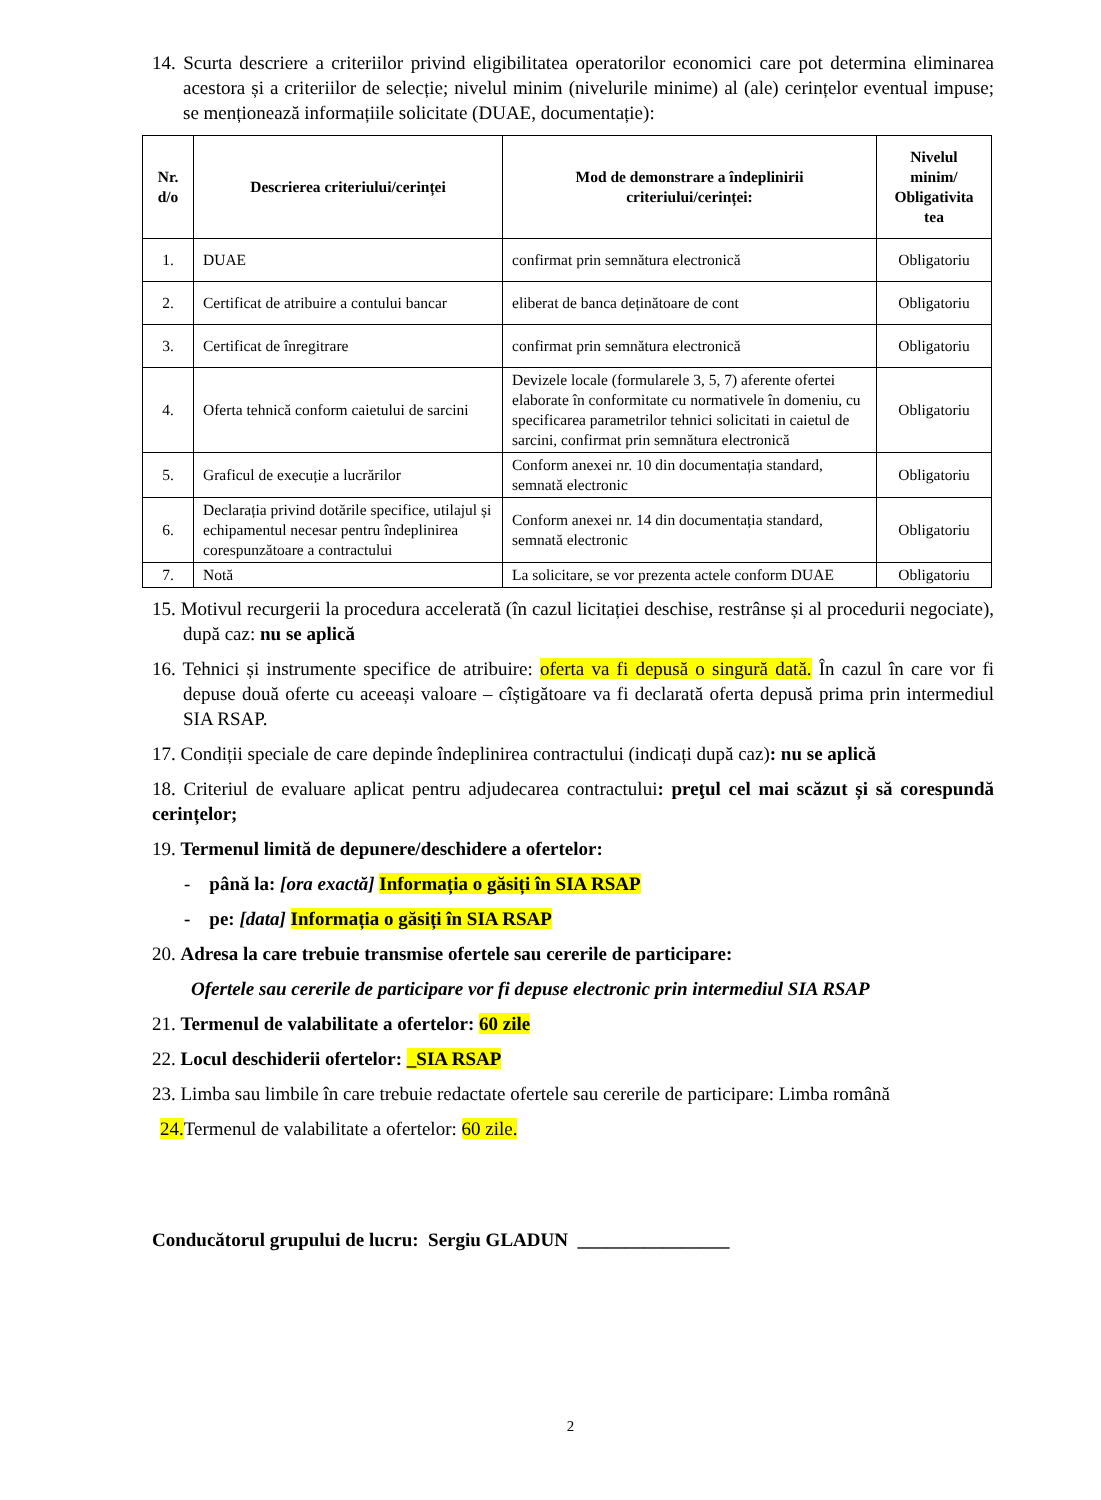14. Scurta descriere a criteriilor privind eligibilitatea operatorilor economici care pot determina eliminarea acestora și a criteriilor de selecție; nivelul minim (nivelurile minime) al (ale) cerințelor eventual impuse; se menționează informațiile solicitate (DUAE, documentație):
| Nr. d/o | Descrierea criteriului/cerinței | Mod de demonstrare a îndeplinirii criteriului/cerinței: | Nivelul minim/ Obligativita tea |
| --- | --- | --- | --- |
| 1. | DUAE | confirmat prin semnătura electronică | Obligatoriu |
| 2. | Certificat de atribuire a contului bancar | eliberat de banca deținătoare de cont | Obligatoriu |
| 3. | Certificat de înregitrare | confirmat prin semnătura electronică | Obligatoriu |
| 4. | Oferta tehnică conform caietului de sarcini | Devizele locale (formularele 3, 5, 7) aferente ofertei elaborate în conformitate cu normativele în domeniu, cu specificarea parametrilor tehnici solicitati in caietul de sarcini, confirmat prin semnătura electronică | Obligatoriu |
| 5. | Graficul de execuție a lucrărilor | Conform anexei nr. 10 din documentația standard, semnată electronic | Obligatoriu |
| 6. | Declarația privind dotările specifice, utilajul și echipamentul necesar pentru îndeplinirea corespunzătoare a contractului | Conform anexei nr. 14 din documentația standard, semnată electronic | Obligatoriu |
| 7. | Notă | La solicitare, se vor prezenta actele conform DUAE | Obligatoriu |
15. Motivul recurgerii la procedura accelerată (în cazul licitației deschise, restrânse și al procedurii negociate), după caz: nu se aplică
16. Tehnici și instrumente specifice de atribuire: oferta va fi depusă o singură dată. În cazul în care vor fi depuse două oferte cu aceeași valoare – cîștigătoare va fi declarată oferta depusă prima prin intermediul SIA RSAP.
17. Condiții speciale de care depinde îndeplinirea contractului (indicați după caz): nu se aplică
18. Criteriul de evaluare aplicat pentru adjudecarea contractului: preţul cel mai scăzut și să corespundă cerințelor;
19. Termenul limită de depunere/deschidere a ofertelor:
- până la: [ora exactă] Informația o găsiți în SIA RSAP
- pe: [data] Informația o găsiți în SIA RSAP
20. Adresa la care trebuie transmise ofertele sau cererile de participare:
Ofertele sau cererile de participare vor fi depuse electronic prin intermediul SIA RSAP
21. Termenul de valabilitate a ofertelor: 60 zile
22. Locul deschiderii ofertelor: _SIA RSAP
23. Limba sau limbile în care trebuie redactate ofertele sau cererile de participare: Limba română
24. Termenul de valabilitate a ofertelor: 60 zile.
Conducătorul grupului de lucru: Sergiu GLADUN ________________
2